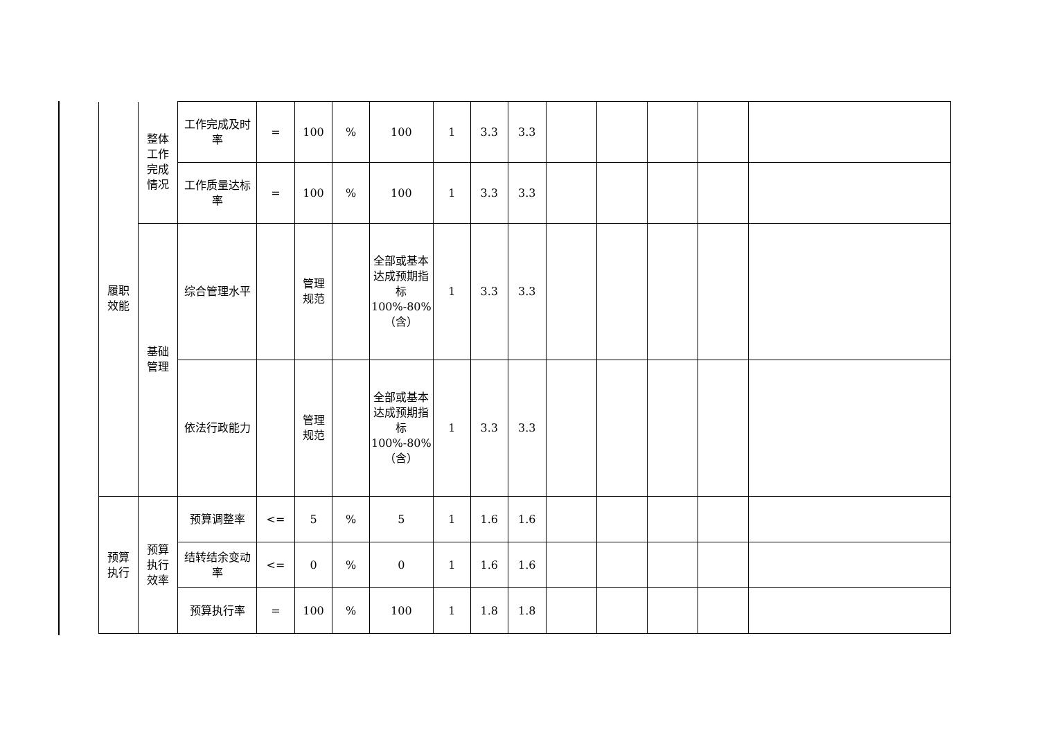| 履职 效能 | 整体 工作 完成 情况 | 工作完成及时率 | = | 100 | % | 100 | 1 | 3.3 | 3.3 | | | | | |
| | | 工作质量达标率 | = | 100 | % | 100 | 1 | 3.3 | 3.3 | | | | | |
| | 基础 管理 | 综合管理水平 | | 管理 规范 | | 全部或基本达成预期指标100%-80%（含） | 1 | 3.3 | 3.3 | | | | | |
| | | 依法行政能力 | | 管理 规范 | | 全部或基本达成预期指标100%-80%（含） | 1 | 3.3 | 3.3 | | | | | |
| 预算 执行 | 预算 执行 效率 | 预算调整率 | <= | 5 | % | 5 | 1 | 1.6 | 1.6 | | | | | |
| | | 结转结余变动率 | <= | 0 | % | 0 | 1 | 1.6 | 1.6 | | | | | |
| | | 预算执行率 | = | 100 | % | 100 | 1 | 1.8 | 1.8 | | | | | |